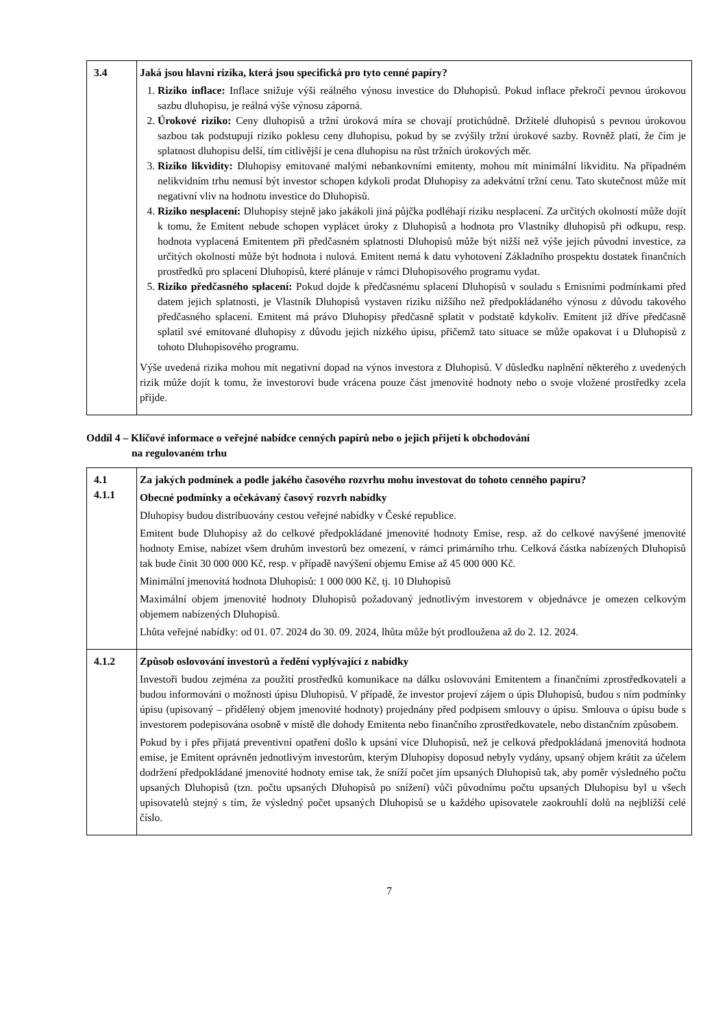| 3.4 | Jaká jsou hlavní rizika, která jsou specifická pro tyto cenné papíry? 1. Riziko inflace: Inflace snižuje výši reálného výnosu investice do Dluhopisů. Pokud inflace překročí pevnou úrokovou sazbu dluhopisu, je reálná výše výnosu záporná. 2. Úrokové riziko: Ceny dluhopisů a tržní úroková míra se chovají protichůdně. Držitelé dluhopisů s pevnou úrokovou sazbou tak podstupují riziko poklesu ceny dluhopisu, pokud by se zvýšily tržní úrokové sazby. Rovněž platí, že čím je splatnost dluhopisu delší, tím citlivější je cena dluhopisu na růst tržních úrokových měr. 3. Riziko likvidity: Dluhopisy emitované malými nebankovními emitenty, mohou mít minimální likviditu. Na případném nelikvidním trhu nemusí být investor schopen kdykoli prodat Dluhopisy za adekvátní tržní cenu. Tato skutečnost může mít negativní vliv na hodnotu investice do Dluhopisů. 4. Riziko nesplacení: Dluhopisy stejně jako jakákoli jiná půjčka podléhají riziku nesplacení. Za určitých okolností může dojít k tomu, že Emitent nebude schopen vyplácet úroky z Dluhopisů a hodnota pro Vlastníky dluhopisů při odkupu, resp. hodnota vyplacená Emitentem při předčasném splatnosti Dluhopisů může být nižší než výše jejich původní investice, za určitých okolností může být hodnota i nulová. Emitent nemá k datu vyhotovení Základního prospektu dostatek finančních prostředků pro splacení Dluhopisů, které plánuje v rámci Dluhopisového programu vydat. 5. Riziko předčasného splacení: Pokud dojde k předčasnému splacení Dluhopisů v souladu s Emisními podmínkami před datem jejich splatnosti, je Vlastník Dluhopisů vystaven riziku nižšího než předpokládaného výnosu z důvodu takového předčasného splacení. Emitent má právo Dluhopisy předčasně splatit v podstatě kdykoliv. Emitent již dříve předčasně splatil své emitované dluhopisy z důvodu jejich nízkého úpisu, přičemž tato situace se může opakovat i u Dluhopisů z tohoto Dluhopisového programu. Výše uvedená rizika mohou mít negativní dopad na výnos investora z Dluhopisů. V důsledku naplnění některého z uvedených rizik může dojít k tomu, že investorovi bude vrácena pouze část jmenovité hodnoty nebo o svoje vložené prostředky zcela přijde. |
Oddíl 4 – Klíčové informace o veřejné nabídce cenných papírů nebo o jejich přijetí k obchodování
na regulovaném trhu
| 4.1 4.1.1 | Za jakých podmínek a podle jakého časového rozvrhu mohu investovat do tohoto cenného papíru? Obecné podmínky a očekávaný časový rozvrh nabídky Dluhopisy budou distribuovány cestou veřejné nabídky v České republice. Emitent bude Dluhopisy až do celkové předpokládané jmenovité hodnoty Emise, resp. až do celkové navýšené jmenovité hodnoty Emise, nabízet všem druhům investorů bez omezení, v rámci primárního trhu. Celková částka nabízených Dluhopisů tak bude činit 30 000 000 Kč, resp. v případě navýšení objemu Emise až 45 000 000 Kč. Minimální jmenovitá hodnota Dluhopisů: 1 000 000 Kč, tj. 10 Dluhopisů Maximální objem jmenovité hodnoty Dluhopisů požadovaný jednotlivým investorem v objednávce je omezen celkovým objemem nabízených Dluhopisů. Lhůta veřejné nabídky: od 01. 07. 2024 do 30. 09. 2024, lhůta může být prodloužena až do 2. 12. 2024. |
| 4.1.2 | Způsob oslovování investorů a ředění vyplývající z nabídky Investoři budou zejména za použití prostředků komunikace na dálku oslovováni Emitentem a finančními zprostředkovateli a budou informováni o možnosti úpisu Dluhopisů. V případě, že investor projeví zájem o úpis Dluhopisů, budou s ním podmínky úpisu (upisovaný – přidělený objem jmenovité hodnoty) projednány před podpisem smlouvy o úpisu. Smlouva o úpisu bude s investorem podepisována osobně v místě dle dohody Emitenta nebo finančního zprostředkovatele, nebo distančním způsobem. Pokud by i přes přijatá preventivní opatření došlo k upsání více Dluhopisů, než je celková předpokládaná jmenovitá hodnota emise, je Emitent oprávněn jednotlivým investorům, kterým Dluhopisy doposud nebyly vydány, upsaný objem krátit za účelem dodržení předpokládané jmenovité hodnoty emise tak, že sníží počet jím upsaných Dluhopisů tak, aby poměr výsledného počtu upsaných Dluhopisů (tzn. počtu upsaných Dluhopisů po snížení) vůči původnímu počtu upsaných Dluhopisu byl u všech upisovatelů stejný s tím, že výsledný počet upsaných Dluhopisů se u každého upisovatele zaokrouhlí dolů na nejbližší celé číslo. |
7